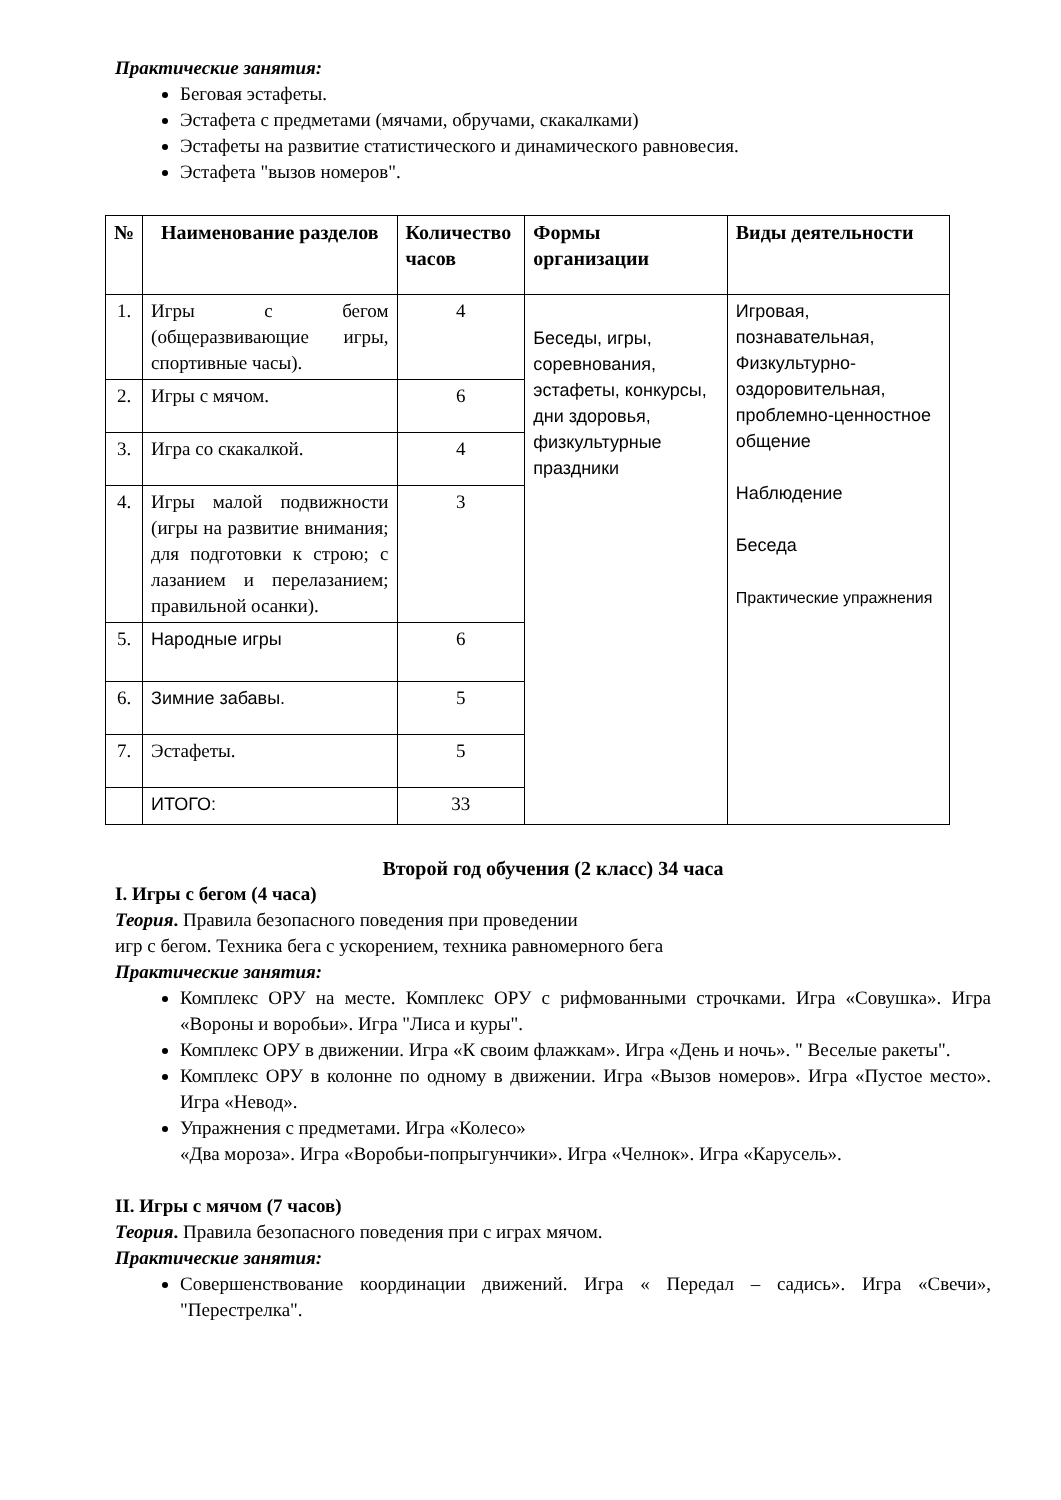Практические занятия:
Беговая эстафеты.
Эстафета с предметами (мячами, обручами, скакалками)
Эстафеты на развитие статистического и динамического равновесия.
Эстафета "вызов номеров".
| № | Наименование разделов | Количество часов | Формы организации | Виды деятельности |
| --- | --- | --- | --- | --- |
| 1. | Игры с бегом (общеразвивающие игры, спортивные часы). | 4 | Беседы, игры, соревнования, эстафеты, конкурсы, дни здоровья, физкультурные праздники | Игровая, познавательная, Физкультурно-оздоровительная, проблемно-ценностное общение Наблюдение Беседа Практические упражнения |
| 2. | Игры с мячом. | 6 | | |
| 3. | Игра со скакалкой. | 4 | | |
| 4. | Игры малой подвижности (игры на развитие внимания; для подготовки к строю; с лазанием и перелазанием; правильной осанки). | 3 | | |
| 5. | Народные игры | 6 | | |
| 6. | Зимние забавы. | 5 | | |
| 7. | Эстафеты. | 5 | | |
| | ИТОГО: | 33 | | |
Второй год обучения (2 класс) 34 часа
I. Игры с бегом (4 часа)
Теория. Правила безопасного поведения при проведении
игр с бегом. Техника бега с ускорением, техника равномерного бега
Практические занятия:
Комплекс ОРУ на месте. Комплекс ОРУ с рифмованными строчками. Игра «Совушка». Игра «Вороны и воробьи». Игра "Лиса и куры".
Комплекс ОРУ в движении. Игра «К своим флажкам». Игра «День и ночь». " Веселые ракеты".
Комплекс ОРУ в колонне по одному в движении. Игра «Вызов номеров». Игра «Пустое место». Игра «Невод».
Упражнения с предметами. Игра «Колесо»
«Два мороза». Игра «Воробьи-попрыгунчики». Игра «Челнок». Игра «Карусель».
II. Игры с мячом (7 часов)
Теория. Правила безопасного поведения при с играх мячом.
Практические занятия:
Совершенствование координации движений. Игра « Передал – садись». Игра «Свечи», "Перестрелка".